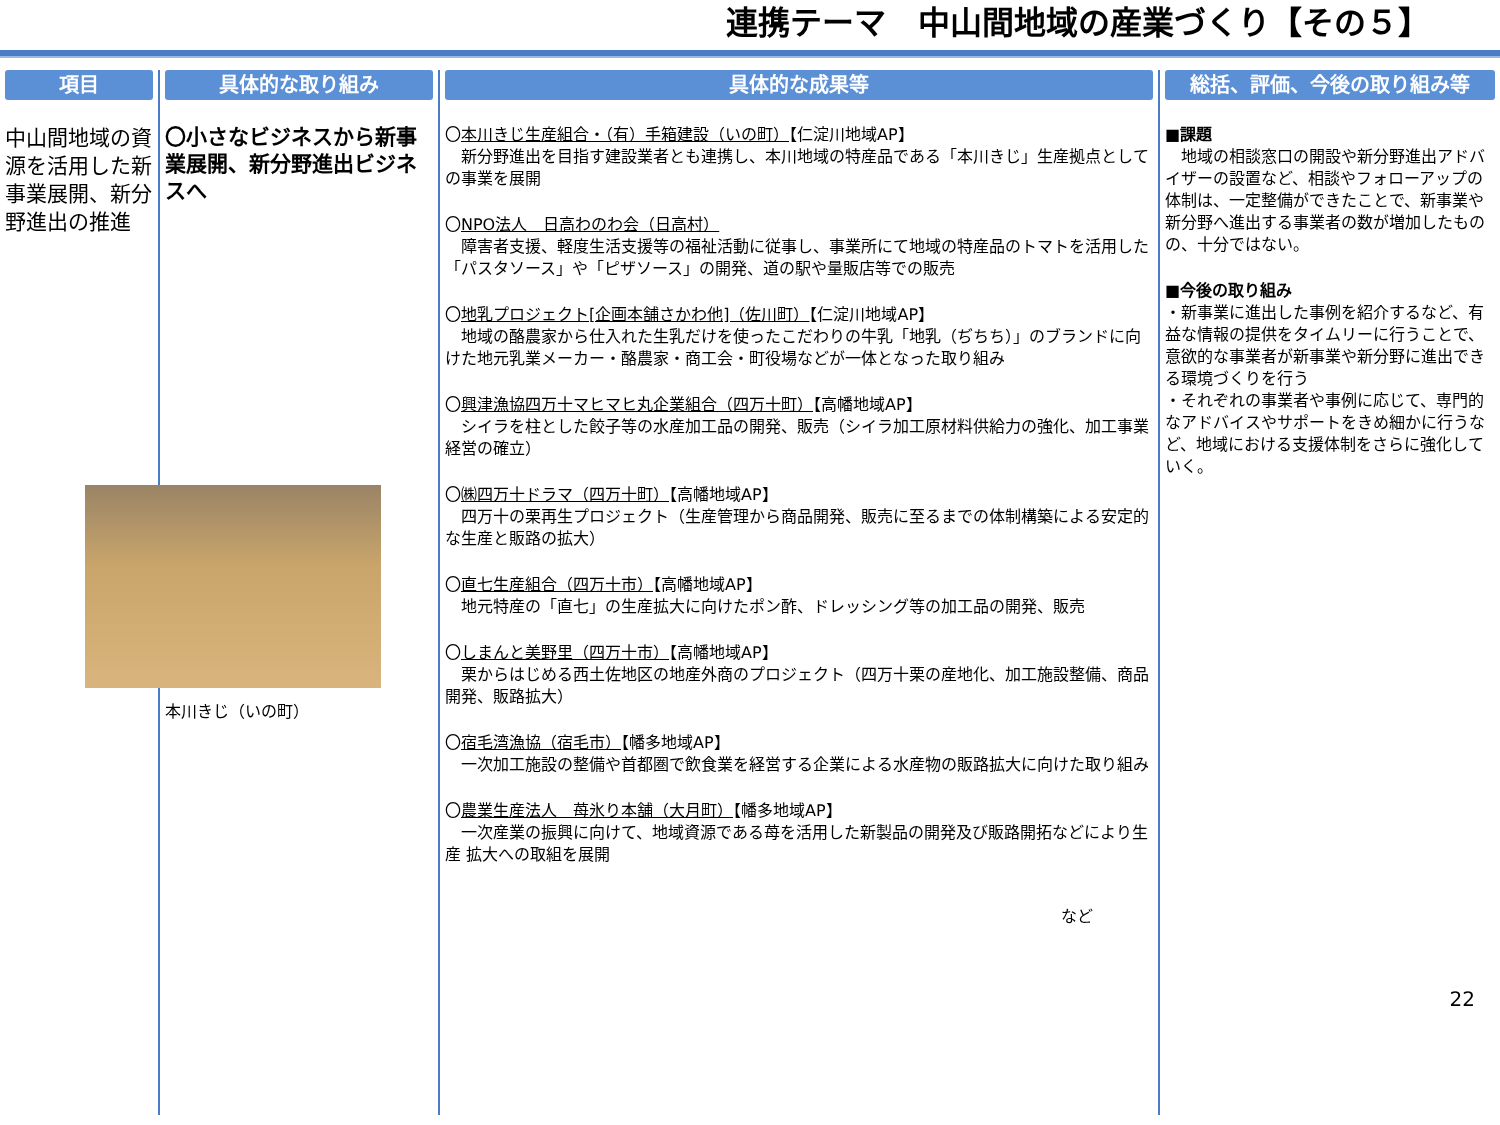連携テーマ　中山間地域の産業づくり【その５】
項目
中山間地域の資源を活用した新事業展開、新分野進出の推進
具体的な取り組み
〇小さなビジネスから新事業展開、新分野進出ビジネスへ
本川きじ（いの町）
具体的な成果等
〇本川きじ生産組合・（有）手箱建設（いの町）【仁淀川地域AP】
　新分野進出を目指す建設業者とも連携し、本川地域の特産品である「本川きじ」生産拠点としての事業を展開
〇NPO法人　日高わのわ会（日高村）
　障害者支援、軽度生活支援等の福祉活動に従事し、事業所にて地域の特産品のトマトを活用した「パスタソース」や「ピザソース」の開発、道の駅や量販店等での販売
〇地乳プロジェクト[企画本舗さかわ他]（佐川町）【仁淀川地域AP】
　地域の酪農家から仕入れた生乳だけを使ったこだわりの牛乳「地乳（ぢちち）」のブランドに向けた地元乳業メーカー・酪農家・商工会・町役場などが一体となった取り組み
〇興津漁協四万十マヒマヒ丸企業組合（四万十町）【高幡地域AP】
　シイラを柱とした餃子等の水産加工品の開発、販売（シイラ加工原材料供給力の強化、加工事業経営の確立）
〇㈱四万十ドラマ（四万十町）【高幡地域AP】
　四万十の栗再生プロジェクト（生産管理から商品開発、販売に至るまでの体制構築による安定的な生産と販路の拡大）
〇直七生産組合（四万十市）【高幡地域AP】
　地元特産の「直七」の生産拡大に向けたポン酢、ドレッシング等の加工品の開発、販売
〇しまんと美野里（四万十市）【高幡地域AP】
　栗からはじめる西土佐地区の地産外商のプロジェクト（四万十栗の産地化、加工施設整備、商品開発、販路拡大）
〇宿毛湾漁協（宿毛市）【幡多地域AP】
　一次加工施設の整備や首都圏で飲食業を経営する企業による水産物の販路拡大に向けた取り組み
〇農業生産法人　苺氷り本舗（大月町）【幡多地域AP】
　一次産業の振興に向けて、地域資源である苺を活用した新製品の開発及び販路開拓などにより生産 拡大への取組を展開
など
総括、評価、今後の取り組み等
■課題
　地域の相談窓口の開設や新分野進出アドバイザーの設置など、相談やフォローアップの体制は、一定整備ができたことで、新事業や新分野へ進出する事業者の数が増加したものの、十分ではない。
■今後の取り組み
・新事業に進出した事例を紹介するなど、有益な情報の提供をタイムリーに行うことで、意欲的な事業者が新事業や新分野に進出できる環境づくりを行う
・それぞれの事業者や事例に応じて、専門的なアドバイスやサポートをきめ細かに行うなど、地域における支援体制をさらに強化していく。
22